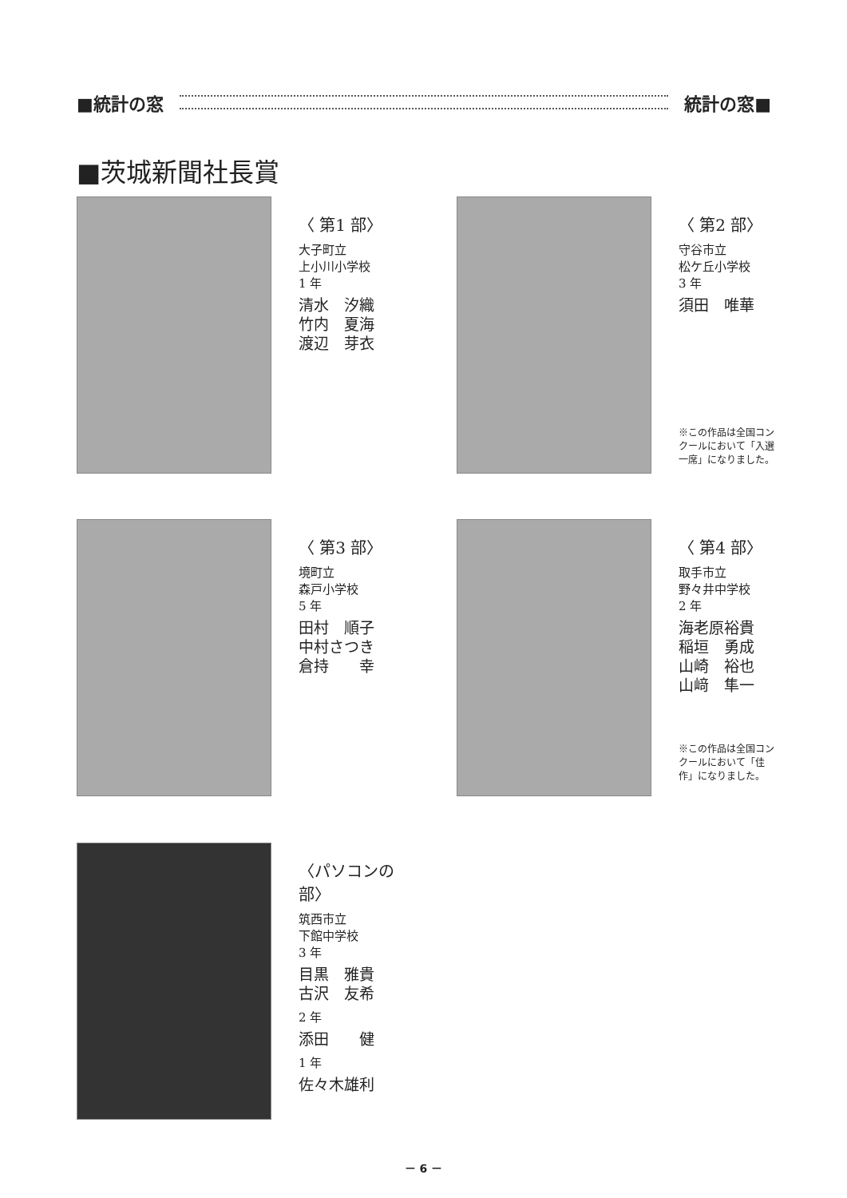■統計の窓 統計の窓■
■茨城新聞社長賞
〈 第1 部〉
大子町立
上小川小学校
1 年
清水　汐織
竹内　夏海
渡辺　芽衣
〈 第2 部〉
守谷市立
松ケ丘小学校
3 年
須田　唯華
※この作品は全国コンクールにおいて「入選一席」になりました。
〈 第3 部〉
境町立
森戸小学校
5 年
田村　順子
中村さつき
倉持　　幸
〈 第4 部〉
取手市立
野々井中学校
2 年
海老原裕貴
稲垣　勇成
山崎　裕也
山﨑　隼一
※この作品は全国コンクールにおいて「佳作」になりました。
〈パソコンの部〉
筑西市立
下館中学校
3 年
目黒　雅貴
古沢　友希
2 年
添田　　健
1 年
佐々木雄利
－ 6 －